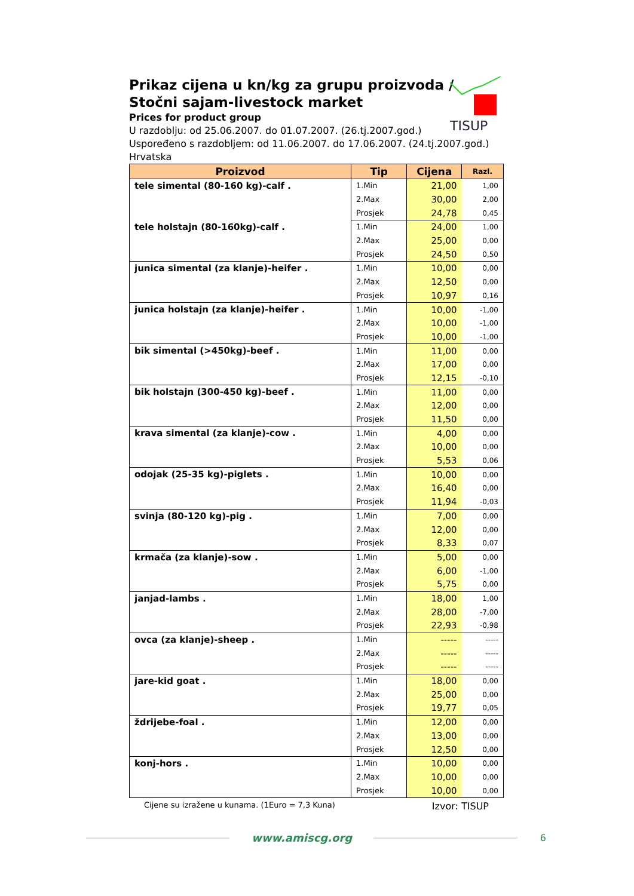TISUP
Prikaz cijena u kn/kg za grupu proizvoda /
Stočni sajam-livestock market
Prices for product group
U razdoblju: od 25.06.2007. do 01.07.2007. (26.tj.2007.god.)
Uspoređeno s razdobljem: od 11.06.2007. do 17.06.2007. (24.tj.2007.god.)
Hrvatska
| Proizvod | Tip | Cijena | Razl. |
| --- | --- | --- | --- |
| tele simental (80-160 kg)-calf . | 1.Min | 21,00 | 1,00 |
| | 2.Max | 30,00 | 2,00 |
| | Prosjek | 24,78 | 0,45 |
| tele holstajn (80-160kg)-calf . | 1.Min | 24,00 | 1,00 |
| | 2.Max | 25,00 | 0,00 |
| | Prosjek | 24,50 | 0,50 |
| junica simental (za klanje)-heifer . | 1.Min | 10,00 | 0,00 |
| | 2.Max | 12,50 | 0,00 |
| | Prosjek | 10,97 | 0,16 |
| junica holstajn (za klanje)-heifer . | 1.Min | 10,00 | -1,00 |
| | 2.Max | 10,00 | -1,00 |
| | Prosjek | 10,00 | -1,00 |
| bik simental (>450kg)-beef . | 1.Min | 11,00 | 0,00 |
| | 2.Max | 17,00 | 0,00 |
| | Prosjek | 12,15 | -0,10 |
| bik holstajn (300-450 kg)-beef . | 1.Min | 11,00 | 0,00 |
| | 2.Max | 12,00 | 0,00 |
| | Prosjek | 11,50 | 0,00 |
| krava simental (za klanje)-cow . | 1.Min | 4,00 | 0,00 |
| | 2.Max | 10,00 | 0,00 |
| | Prosjek | 5,53 | 0,06 |
| odojak (25-35 kg)-piglets . | 1.Min | 10,00 | 0,00 |
| | 2.Max | 16,40 | 0,00 |
| | Prosjek | 11,94 | -0,03 |
| svinja (80-120 kg)-pig . | 1.Min | 7,00 | 0,00 |
| | 2.Max | 12,00 | 0,00 |
| | Prosjek | 8,33 | 0,07 |
| krmača (za klanje)-sow . | 1.Min | 5,00 | 0,00 |
| | 2.Max | 6,00 | -1,00 |
| | Prosjek | 5,75 | 0,00 |
| janjad-lambs . | 1.Min | 18,00 | 1,00 |
| | 2.Max | 28,00 | -7,00 |
| | Prosjek | 22,93 | -0,98 |
| ovca (za klanje)-sheep . | 1.Min | ----- | ----- |
| | 2.Max | ----- | ----- |
| | Prosjek | ----- | ----- |
| jare-kid goat . | 1.Min | 18,00 | 0,00 |
| | 2.Max | 25,00 | 0,00 |
| | Prosjek | 19,77 | 0,05 |
| ždrijebe-foal . | 1.Min | 12,00 | 0,00 |
| | 2.Max | 13,00 | 0,00 |
| | Prosjek | 12,50 | 0,00 |
| konj-hors . | 1.Min | 10,00 | 0,00 |
| | 2.Max | 10,00 | 0,00 |
| | Prosjek | 10,00 | 0,00 |
Cijene su izražene u kunama. (1Euro = 7,3 Kuna) Izvor: TISUP
www.amiscg.org 6